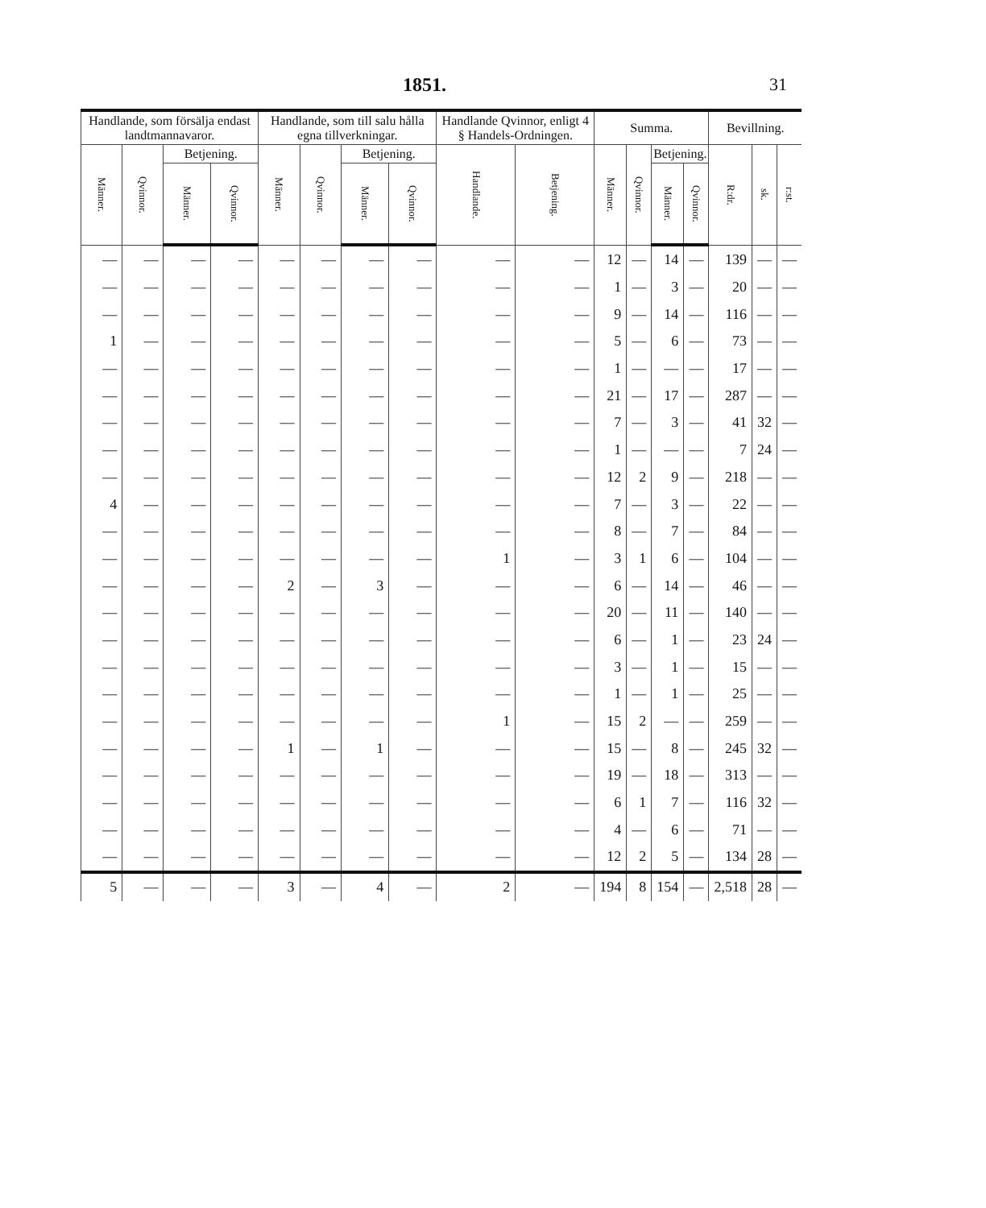1851. 31
| Handlande, som försälja endast landtmannavaror. | | | | Handlande, som till salu hålla egna tillverkningar. | | | | Handlande Qvinnor, enligt 4 § Handels-Ordningen. | | Summa. | | | | Bevillning. | | |
| --- | --- | --- | --- | --- | --- | --- | --- | --- | --- | --- | --- | --- | --- | --- | --- | --- |
| Männer. | Qvinnor. | Betjening. | | Männer. | Qvinnor. | Betjening. | | Handlande. | Betjening. | Männer. | Qvinnor. | Betjening. | | R:dr. | sk. | r:st. |
| | | Männer. | Qvinnor. | | | Männer. | Qvinnor. | | | | | Männer. | Qvinnor. | | | |
| — | — | — | — | — | — | — | — | — | — | 12 | — | 14 | — | 139 | — | — |
| — | — | — | — | — | — | — | — | — | — | 1 | — | 3 | — | 20 | — | — |
| — | — | — | — | — | — | — | — | — | — | 9 | — | 14 | — | 116 | — | — |
| 1 | — | — | — | — | — | — | — | — | — | 5 | — | 6 | — | 73 | — | — |
| — | — | — | — | — | — | — | — | — | — | 1 | — | — | — | 17 | — | — |
| — | — | — | — | — | — | — | — | — | — | 21 | — | 17 | — | 287 | — | — |
| — | — | — | — | — | — | — | — | — | — | 7 | — | 3 | — | 41 | 32 | — |
| — | — | — | — | — | — | — | — | — | — | 1 | — | — | — | 7 | 24 | — |
| — | — | — | — | — | — | — | — | — | — | 12 | 2 | 9 | — | 218 | — | — |
| 4 | — | — | — | — | — | — | — | — | — | 7 | — | 3 | — | 22 | — | — |
| — | — | — | — | — | — | — | — | — | — | 8 | — | 7 | — | 84 | — | — |
| — | — | — | — | — | — | — | — | 1 | — | 3 | 1 | 6 | — | 104 | — | — |
| — | — | — | — | 2 | — | 3 | — | — | — | 6 | — | 14 | — | 46 | — | — |
| — | — | — | — | — | — | — | — | — | — | 20 | — | 11 | — | 140 | — | — |
| — | — | — | — | — | — | — | — | — | — | 6 | — | 1 | — | 23 | 24 | — |
| — | — | — | — | — | — | — | — | — | — | 3 | — | 1 | — | 15 | — | — |
| — | — | — | — | — | — | — | — | — | — | 1 | — | 1 | — | 25 | — | — |
| — | — | — | — | — | — | — | — | 1 | — | 15 | 2 | — | — | 259 | — | — |
| — | — | — | — | 1 | — | 1 | — | — | — | 15 | — | 8 | — | 245 | 32 | — |
| — | — | — | — | — | — | — | — | — | — | 19 | — | 18 | — | 313 | — | — |
| — | — | — | — | — | — | — | — | — | — | 6 | 1 | 7 | — | 116 | 32 | — |
| — | — | — | — | — | — | — | — | — | — | 4 | — | 6 | — | 71 | — | — |
| — | — | — | — | — | — | — | — | — | — | 12 | 2 | 5 | — | 134 | 28 | — |
| 5 | — | — | — | 3 | — | 4 | — | 2 | — | 194 | 8 | 154 | — | 2,518 | 28 | — |